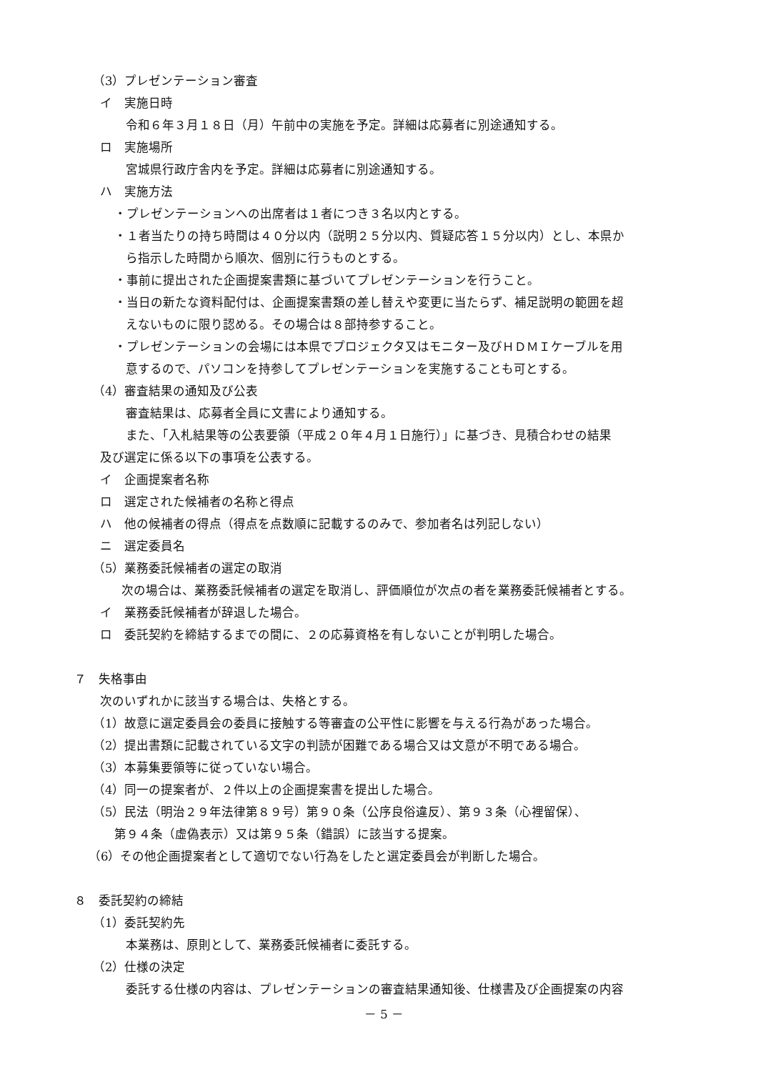（3）プレゼンテーション審査
イ　実施日時
令和６年３月１８日（月）午前中の実施を予定。詳細は応募者に別途通知する。
ロ　実施場所
宮城県行政庁舎内を予定。詳細は応募者に別途通知する。
ハ　実施方法
・プレゼンテーションへの出席者は１者につき３名以内とする。
・１者当たりの持ち時間は４０分以内（説明２５分以内、質疑応答１５分以内）とし、本県か
ら指示した時間から順次、個別に行うものとする。
・事前に提出された企画提案書類に基づいてプレゼンテーションを行うこと。
・当日の新たな資料配付は、企画提案書類の差し替えや変更に当たらず、補足説明の範囲を超
えないものに限り認める。その場合は８部持参すること。
・プレゼンテーションの会場には本県でプロジェクタ又はモニター及びＨＤＭＩケーブルを用
意するので、パソコンを持参してプレゼンテーションを実施することも可とする。
（4）審査結果の通知及び公表
審査結果は、応募者全員に文書により通知する。
また、「入札結果等の公表要領（平成２０年４月１日施行）」に基づき、見積合わせの結果
及び選定に係る以下の事項を公表する。
イ　企画提案者名称
ロ　選定された候補者の名称と得点
ハ　他の候補者の得点（得点を点数順に記載するのみで、参加者名は列記しない）
ニ　選定委員名
（5）業務委託候補者の選定の取消
次の場合は、業務委託候補者の選定を取消し、評価順位が次点の者を業務委託候補者とする。
イ　業務委託候補者が辞退した場合。
ロ　委託契約を締結するまでの間に、２の応募資格を有しないことが判明した場合。
７　失格事由
次のいずれかに該当する場合は、失格とする。
（1）故意に選定委員会の委員に接触する等審査の公平性に影響を与える行為があった場合。
（2）提出書類に記載されている文字の判読が困難である場合又は文意が不明である場合。
（3）本募集要領等に従っていない場合。
（4）同一の提案者が、２件以上の企画提案書を提出した場合。
（5）民法（明治２９年法律第８９号）第９０条（公序良俗違反）、第９３条（心裡留保）、
第９４条（虚偽表示）又は第９５条（錯誤）に該当する提案。
（6）その他企画提案者として適切でない行為をしたと選定委員会が判断した場合。
８　委託契約の締結
（1）委託契約先
本業務は、原則として、業務委託候補者に委託する。
（2）仕様の決定
委託する仕様の内容は、プレゼンテーションの審査結果通知後、仕様書及び企画提案の内容
－ 5 －